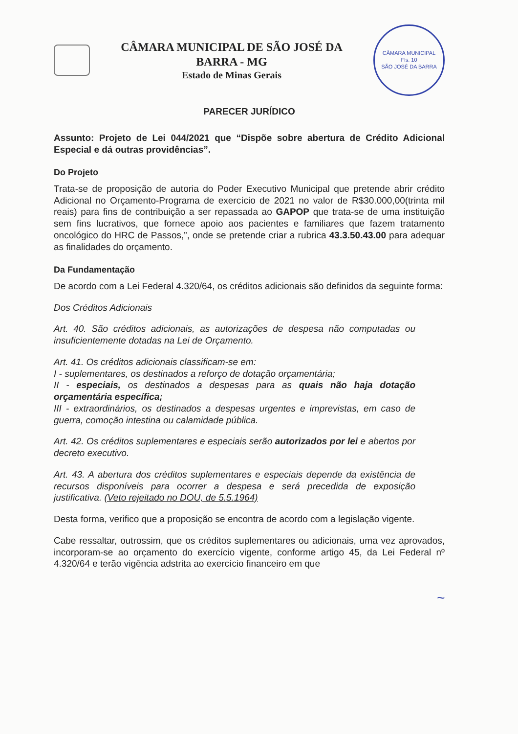CÂMARA MUNICIPAL DE SÃO JOSÉ DA BARRA - MG
Estado de Minas Gerais
CÂMARA MUNICIPAL
Fls. 10
SÃO JOSÉ DA BARRA
PARECER JURÍDICO
Assunto: Projeto de Lei 044/2021 que “Dispõe sobre abertura de Crédito Adicional Especial e dá outras providências”.
Do Projeto
Trata-se de proposição de autoria do Poder Executivo Municipal que pretende abrir crédito Adicional no Orçamento-Programa de exercício de 2021 no valor de R$30.000,00(trinta mil reais) para fins de contribuição a ser repassada ao GAPOP que trata-se de uma instituição sem fins lucrativos, que fornece apoio aos pacientes e familiares que fazem tratamento oncológico do HRC de Passos,”, onde se pretende criar a rubrica 43.3.50.43.00 para adequar as finalidades do orçamento.
Da Fundamentação
De acordo com a Lei Federal 4.320/64, os créditos adicionais são definidos da seguinte forma:
Dos Créditos Adicionais
Art. 40. São créditos adicionais, as autorizações de despesa não computadas ou insuficientemente dotadas na Lei de Orçamento.
Art. 41. Os créditos adicionais classificam-se em:
I - suplementares, os destinados a reforço de dotação orçamentária;
II - especiais, os destinados a despesas para as quais não haja dotação orçamentária específica;
III - extraordinários, os destinados a despesas urgentes e imprevistas, em caso de guerra, comoção intestina ou calamidade pública.
Art. 42. Os créditos suplementares e especiais serão autorizados por lei e abertos por decreto executivo.
Art. 43. A abertura dos créditos suplementares e especiais depende da existência de recursos disponíveis para ocorrer a despesa e será precedida de exposição justificativa. (Veto rejeitado no DOU, de 5.5.1964)
Desta forma, verifico que a proposição se encontra de acordo com a legislação vigente.
Cabe ressaltar, outrossim, que os créditos suplementares ou adicionais, uma vez aprovados, incorporam-se ao orçamento do exercício vigente, conforme artigo 45, da Lei Federal nº 4.320/64 e terão vigência adstrita ao exercício financeiro em que
~